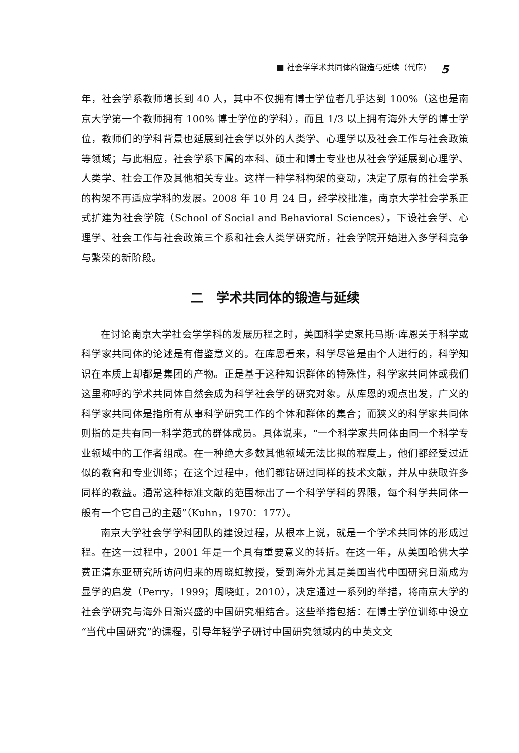■ 社会学学术共同体的锻造与延续（代序） 5
年，社会学系教师增长到 40 人，其中不仅拥有博士学位者几乎达到 100%（这也是南京大学第一个教师拥有 100% 博士学位的学科），而且 1/3 以上拥有海外大学的博士学位，教师们的学科背景也延展到社会学以外的人类学、心理学以及社会工作与社会政策等领域；与此相应，社会学系下属的本科、硕士和博士专业也从社会学延展到心理学、人类学、社会工作及其他相关专业。这样一种学科构架的变动，决定了原有的社会学系的构架不再适应学科的发展。2008 年 10 月 24 日，经学校批准，南京大学社会学系正式扩建为社会学院（School of Social and Behavioral Sciences），下设社会学、心理学、社会工作与社会政策三个系和社会人类学研究所，社会学院开始进入多学科竞争与繁荣的新阶段。
二　学术共同体的锻造与延续
在讨论南京大学社会学学科的发展历程之时，美国科学史家托马斯·库恩关于科学或科学家共同体的论述是有借鉴意义的。在库恩看来，科学尽管是由个人进行的，科学知识在本质上却都是集团的产物。正是基于这种知识群体的特殊性，科学家共同体或我们这里称呼的学术共同体自然会成为科学社会学的研究对象。从库恩的观点出发，广义的科学家共同体是指所有从事科学研究工作的个体和群体的集合；而狭义的科学家共同体则指的是共有同一科学范式的群体成员。具体说来，“一个科学家共同体由同一个科学专业领域中的工作者组成。在一种绝大多数其他领域无法比拟的程度上，他们都经受过近似的教育和专业训练；在这个过程中，他们都钻研过同样的技术文献，并从中获取许多同样的教益。通常这种标准文献的范围标出了一个科学学科的界限，每个科学共同体一般有一个它自己的主题”（Kuhn，1970：177）。
南京大学社会学学科团队的建设过程，从根本上说，就是一个学术共同体的形成过程。在这一过程中，2001 年是一个具有重要意义的转折。在这一年，从美国哈佛大学费正清东亚研究所访问归来的周晓虹教授，受到海外尤其是美国当代中国研究日渐成为显学的启发（Perry，1999；周晓虹，2010），决定通过一系列的举措，将南京大学的社会学研究与海外日渐兴盛的中国研究相结合。这些举措包括：在博士学位训练中设立“当代中国研究”的课程，引导年轻学子研讨中国研究领域内的中英文文